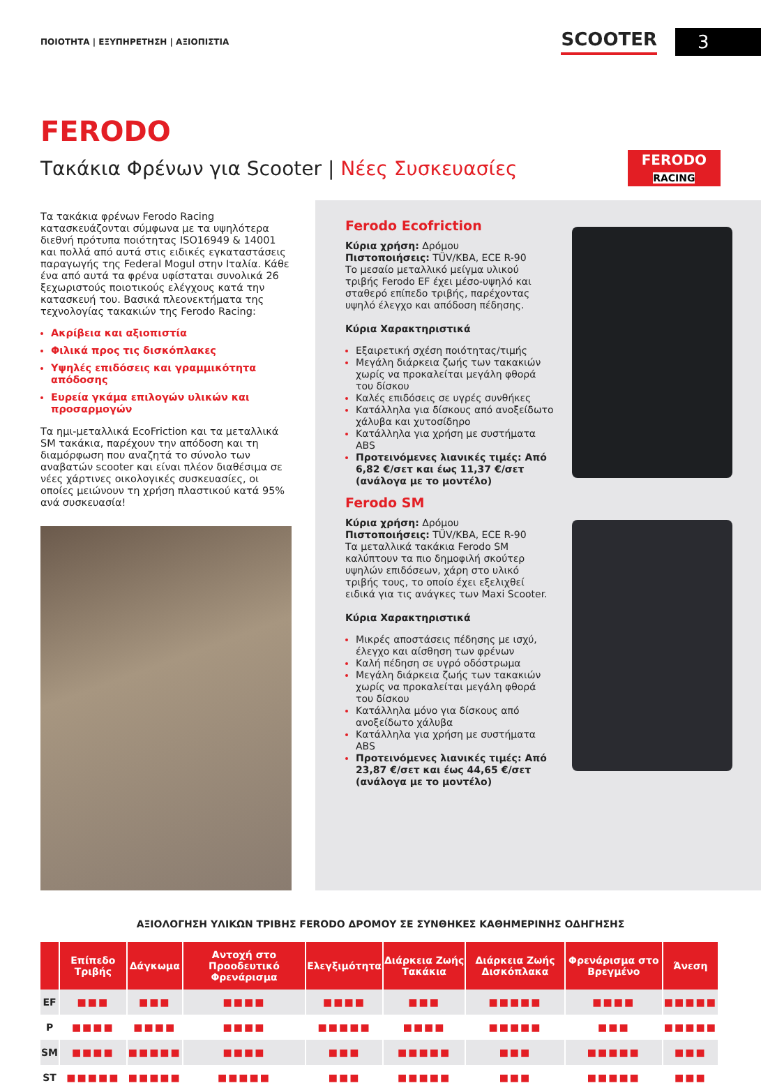ΠΟΙΟΤΗΤΑ | ΕΞΥΠΗΡΕΤΗΣΗ | ΑΞΙΟΠΙΣΤΙΑ
SCOOTER 3
FERODO
Τακάκια Φρένων για Scooter | Νέες Συσκευασίες
FERODO
RACING
Τα τακάκια φρένων Ferodo Racing κατασκευάζονται σύμφωνα με τα υψηλότερα διεθνή πρότυπα ποιότητας ISO16949 & 14001 και πολλά από αυτά στις ειδικές εγκαταστάσεις παραγωγής της Federal Mogul στην Ιταλία. Κάθε ένα από αυτά τα φρένα υφίσταται συνολικά 26 ξεχωριστούς ποιοτικούς ελέγχους κατά την κατασκευή του. Βασικά πλεονεκτήματα της τεχνολογίας τακακιών της Ferodo Racing:
Ακρίβεια και αξιοπιστία
Φιλικά προς τις δισκόπλακες
Υψηλές επιδόσεις και γραμμικότητα απόδοσης
Ευρεία γκάμα επιλογών υλικών και προσαρμογών
Τα ημι-μεταλλικά EcoFriction και τα μεταλλικά SM τακάκια, παρέχουν την απόδοση και τη διαμόρφωση που αναζητά το σύνολο των αναβατών scooter και είναι πλέον διαθέσιμα σε νέες χάρτινες οικολογικές συσκευασίες, οι οποίες μειώνουν τη χρήση πλαστικού κατά 95% ανά συσκευασία!
Ferodo Ecofriction
Κύρια χρήση: Δρόμου
Πιστοποιήσεις: TÜV/KBA, ECE R-90
Το μεσαίο μεταλλικό μείγμα υλικού τριβής Ferodo EF έχει μέσο-υψηλό και σταθερό επίπεδο τριβής, παρέχοντας υψηλό έλεγχο και απόδοση πέδησης.
Κύρια Χαρακτηριστικά
Εξαιρετική σχέση ποιότητας/τιμής
Μεγάλη διάρκεια ζωής των τακακιών χωρίς να προκαλείται μεγάλη φθορά του δίσκου
Καλές επιδόσεις σε υγρές συνθήκες
Κατάλληλα για δίσκους από ανοξείδωτο χάλυβα και χυτοσίδηρο
Κατάλληλα για χρήση με συστήματα ABS
Προτεινόμενες λιανικές τιμές: Από 6,82 €/σετ και έως 11,37 €/σετ (ανάλογα με το μοντέλο)
Ferodo SM
Κύρια χρήση: Δρόμου
Πιστοποιήσεις: TÜV/KBA, ECE R-90
Τα μεταλλικά τακάκια Ferodo SM καλύπτουν τα πιο δημοφιλή σκούτερ υψηλών επιδόσεων, χάρη στο υλικό τριβής τους, το οποίο έχει εξελιχθεί ειδικά για τις ανάγκες των Maxi Scooter.
Κύρια Χαρακτηριστικά
Μικρές αποστάσεις πέδησης με ισχύ, έλεγχο και αίσθηση των φρένων
Καλή πέδηση σε υγρό οδόστρωμα
Μεγάλη διάρκεια ζωής των τακακιών χωρίς να προκαλείται μεγάλη φθορά του δίσκου
Κατάλληλα μόνο για δίσκους από ανοξείδωτο χάλυβα
Κατάλληλα για χρήση με συστήματα ABS
Προτεινόμενες λιανικές τιμές: Από 23,87 €/σετ και έως 44,65 €/σετ (ανάλογα με το μοντέλο)
ΑΞΙΟΛΟΓΗΣΗ ΥΛΙΚΩΝ ΤΡΙΒΗΣ FERODO ΔΡΟΜΟΥ ΣΕ ΣΥΝΘΗΚΕΣ ΚΑΘΗΜΕΡΙΝΗΣ ΟΔΗΓΗΣΗΣ
| | Επίπεδο Τριβής | Δάγκωμα | Αντοχή στο Προοδευτικό Φρενάρισμα | Ελεγξιμότητα | Διάρκεια Ζωής Τακάκια | Διάρκεια Ζωής Δισκόπλακα | Φρενάρισμα στο Βρεγμένο | Άνεση |
| --- | --- | --- | --- | --- | --- | --- | --- | --- |
| EF | ■■■ | ■■■ | ■■■■ | ■■■■ | ■■■ | ■■■■■ | ■■■■ | ■■■■■ |
| P | ■■■■ | ■■■■ | ■■■■ | ■■■■■ | ■■■■ | ■■■■■ | ■■■ | ■■■■■ |
| SM | ■■■■ | ■■■■■ | ■■■■ | ■■■ | ■■■■■ | ■■■ | ■■■■■ | ■■■ |
| ST | ■■■■■ | ■■■■■ | ■■■■■ | ■■■ | ■■■■■ | ■■■ | ■■■■■ | ■■■ |